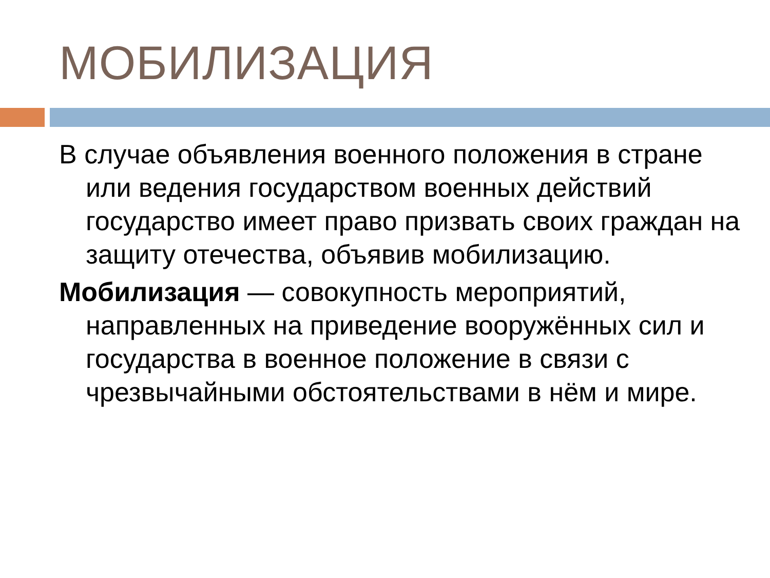МОБИЛИЗАЦИЯ
В случае объявления военного положения в стране или ведения государством военных действий государство имеет право призвать своих граждан на защиту отечества, объявив мобилизацию.
Мобилизация — совокупность мероприятий, направленных на приведение вооружённых сил и государства в военное положение в связи с чрезвычайными обстоятельствами в нём и мире.